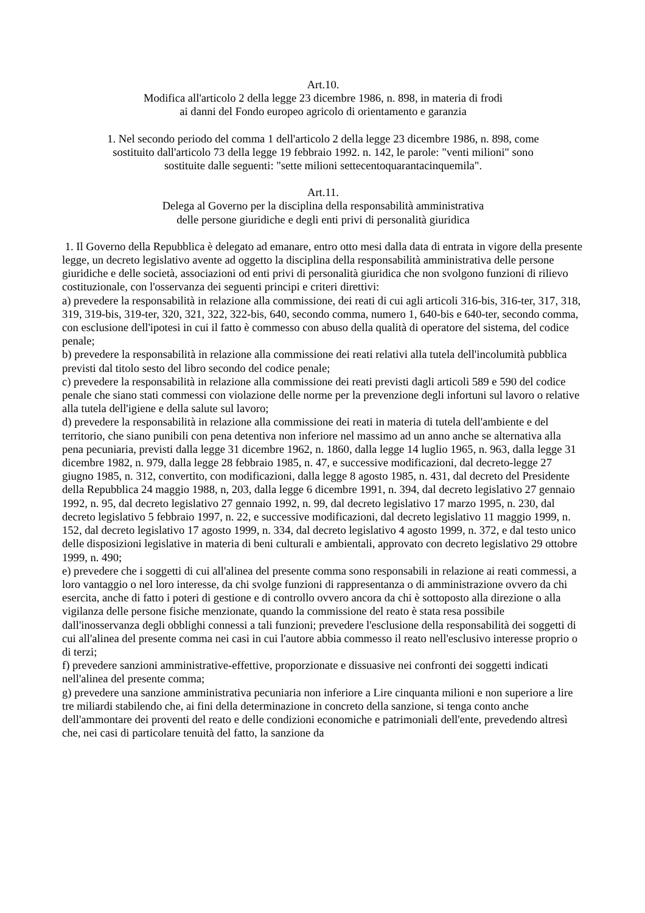Art.10.
Modifica all'articolo 2 della legge 23 dicembre 1986, n. 898, in materia di frodi
ai danni del Fondo europeo agricolo di orientamento e garanzia
1. Nel secondo periodo del comma 1 dell'articolo 2 della legge 23 dicembre 1986, n. 898, come
sostituito dall'articolo 73 della legge 19 febbraio 1992. n. 142, le parole: "venti milioni" sono
sostituite dalle seguenti: "sette milioni settecentoquarantacinquemila".
Art.11.
Delega al Governo per la disciplina della responsabilità amministrativa
delle persone giuridiche e degli enti privi di personalità giuridica
1. Il Governo della Repubblica è delegato ad emanare, entro otto mesi dalla data di entrata in vigore della presente legge, un decreto legislativo avente ad oggetto la disciplina della responsabilità amministrativa delle persone giuridiche e delle società, associazioni od enti privi di personalità giuridica che non svolgono funzioni di rilievo costituzionale, con l'osservanza dei seguenti principi e criteri direttivi:
a) prevedere la responsabilità in relazione alla commissione, dei reati di cui agli articoli 316-bis, 316-ter, 317, 318, 319, 319-bis, 319-ter, 320, 321, 322, 322-bis, 640, secondo comma, numero 1, 640-bis e 640-ter, secondo comma, con esclusione dell'ipotesi in cui il fatto è commesso con abuso della qualità di operatore del sistema, del codice penale;
b) prevedere la responsabilità in relazione alla commissione dei reati relativi alla tutela dell'incolumità pubblica previsti dal titolo sesto del libro secondo del codice penale;
c) prevedere la responsabilità in relazione alla commissione dei reati previsti dagli articoli 589 e 590 del codice penale che siano stati commessi con violazione delle norme per la prevenzione degli infortuni sul lavoro o relative alla tutela dell'igiene e della salute sul lavoro;
d) prevedere la responsabilità in relazione alla commissione dei reati in materia di tutela dell'ambiente e del territorio, che siano punibili con pena detentiva non inferiore nel massimo ad un anno anche se alternativa alla pena pecuniaria, previsti dalla legge 31 dicembre 1962, n. 1860, dalla legge 14 luglio 1965, n. 963, dalla legge 31 dicembre 1982, n. 979, dalla legge 28 febbraio 1985, n. 47, e successive modificazioni, dal decreto-legge 27 giugno 1985, n. 312, convertito, con modificazioni, dalla legge 8 agosto 1985, n. 431, dal decreto del Presidente della Repubblica 24 maggio 1988, n, 203, dalla legge 6 dicembre 1991, n. 394, dal decreto legislativo 27 gennaio 1992, n. 95, dal decreto legislativo 27 gennaio 1992, n. 99, dal decreto legislativo 17 marzo 1995, n. 230, dal decreto legislativo 5 febbraio 1997, n. 22, e successive modificazioni, dal decreto legislativo 11 maggio 1999, n. 152, dal decreto legislativo 17 agosto 1999, n. 334, dal decreto legislativo 4 agosto 1999, n. 372, e dal testo unico delle disposizioni legislative in materia di beni culturali e ambientali, approvato con decreto legislativo 29 ottobre 1999, n. 490;
e) prevedere che i soggetti di cui all'alinea del presente comma sono responsabili in relazione ai reati commessi, a loro vantaggio o nel loro interesse, da chi svolge funzioni di rappresentanza o di amministrazione ovvero da chi esercita, anche di fatto i poteri di gestione e di controllo ovvero ancora da chi è sottoposto alla direzione o alla vigilanza delle persone fisiche menzionate, quando la commissione del reato è stata resa possibile dall'inosservanza degli obblighi connessi a tali funzioni; prevedere l'esclusione della responsabilità dei soggetti di cui all'alinea del presente comma nei casi in cui l'autore abbia commesso il reato nell'esclusivo interesse proprio o di terzi;
f) prevedere sanzioni amministrative-effettive, proporzionate e dissuasive nei confronti dei soggetti indicati nell'alinea del presente comma;
g) prevedere una sanzione amministrativa pecuniaria non inferiore a Lire cinquanta milioni e non superiore a lire tre miliardi stabilendo che, ai fini della determinazione in concreto della sanzione, si tenga conto anche dell'ammontare dei proventi del reato e delle condizioni economiche e patrimoniali dell'ente, prevedendo altresì che, nei casi di particolare tenuità del fatto, la sanzione da